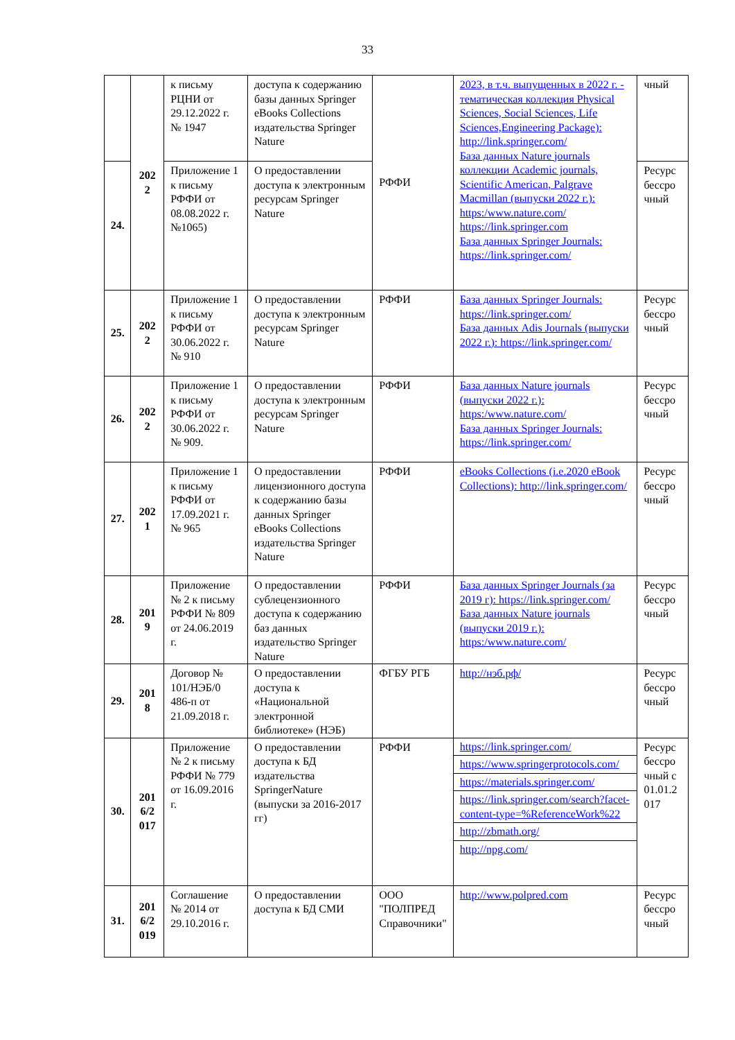33
| | 202 2 | к письму РЦНИ от 29.12.2022 г. № 1947 | доступа к содержанию базы данных Springer eBooks Collections издательства Springer Nature | РФФИ | 2023, в т.ч. выпущенных в 2022 г. - тематическая коллекция Physical Sciences, Social Sciences, Life Sciences,Engineering Package): http://link.springer.com/ База данных Nature journals коллекции Academic journals, Scientific American, Palgrave Macmillan (выпуски 2022 г.): https:/www.nature.com/ https://link.springer.com База данных Springer Journals: https://link.springer.com/ | чный |
| 24. | | Приложение 1 к письму РФФИ от 08.08.2022 г. №1065) | О предоставлении доступа к электронным ресурсам Springer Nature | | | Ресурс бессро чный |
| 25. | 202 2 | Приложение 1 к письму РФФИ от 30.06.2022 г. № 910 | О предоставлении доступа к электронным ресурсам Springer Nature | РФФИ | База данных Springer Journals: https://link.springer.com/ База данных Adis Journals (выпуски 2022 г.): https://link.springer.com/ | Ресурс бессро чный |
| 26. | 202 2 | Приложение 1 к письму РФФИ от 30.06.2022 г. № 909. | О предоставлении доступа к электронным ресурсам Springer Nature | РФФИ | База данных Nature journals (выпуски 2022 г.): https:/www.nature.com/ База данных Springer Journals: https://link.springer.com/ | Ресурс бессро чный |
| 27. | 202 1 | Приложение 1 к письму РФФИ от 17.09.2021 г. № 965 | О предоставлении лицензионного доступа к содержанию базы данных Springer eBooks Collections издательства Springer Nature | РФФИ | eBooks Collections (i.e.2020 eBook Collections): http://link.springer.com/ | Ресурс бессро чный |
| 28. | 201 9 | Приложение № 2 к письму РФФИ № 809 от 24.06.2019 г. | О предоставлении сублецензионного доступа к содержанию баз данных издательство Springer Nature | РФФИ | База данных Springer Journals (за 2019 г): https://link.springer.com/ База данных Nature journals (выпуски 2019 г.): https:/www.nature.com/ | Ресурс бессро чный |
| 29. | 201 8 | Договор № 101/НЭБ/0 486-п от 21.09.2018 г. | О предоставлении доступа к «Национальной электронной библиотеке» (НЭБ) | ФГБУ РГБ | http://нэб.рф/ | Ресурс бессро чный |
| 30. | 201 6/2 017 | Приложение № 2 к письму РФФИ № 779 от 16.09.2016 г. | О предоставлении доступа к БД издательства SpringerNature (выпуски за 2016-2017 гг) | РФФИ | https://link.springer.com/ https://www.springerprotocols.com/ https://materials.springer.com/ https://link.springer.com/search?facet-content-type=%ReferenceWork%22 http://zbmath.org/ http://npg.com/ | Ресурс бессро чный с 01.01.2 017 |
| 31. | 201 6/2 019 | Соглашение № 2014 от 29.10.2016 г. | О предоставлении доступа к БД СМИ | ООО "ПОЛПРЕД Справочники" | http://www.polpred.com | Ресурс бессро чный |